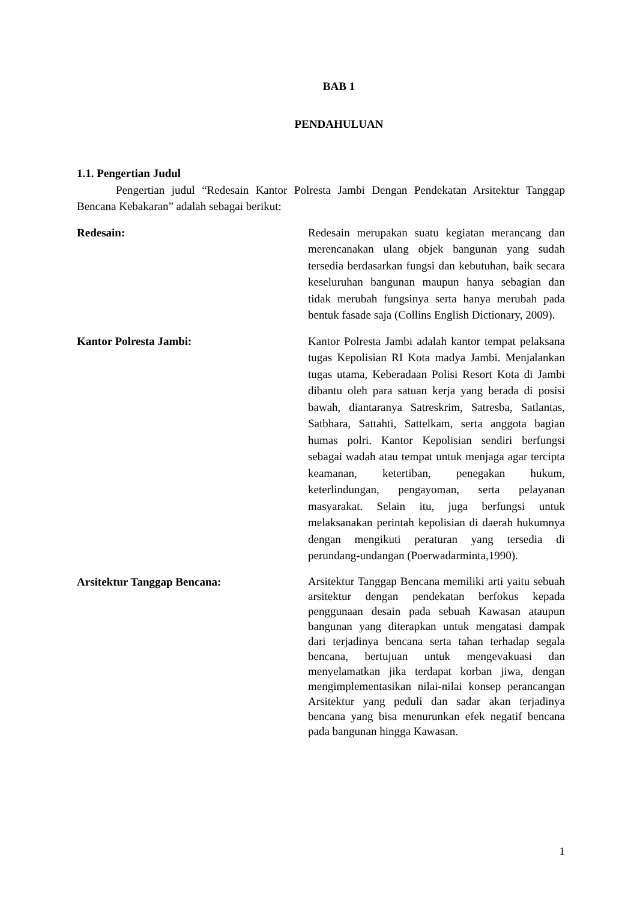BAB 1
PENDAHULUAN
1.1. Pengertian Judul
Pengertian judul “Redesain Kantor Polresta Jambi Dengan Pendekatan Arsitektur Tanggap Bencana Kebakaran” adalah sebagai berikut:
Redesain: Redesain merupakan suatu kegiatan merancang dan merencanakan ulang objek bangunan yang sudah tersedia berdasarkan fungsi dan kebutuhan, baik secara keseluruhan bangunan maupun hanya sebagian dan tidak merubah fungsinya serta hanya merubah pada bentuk fasade saja (Collins English Dictionary, 2009).
Kantor Polresta Jambi: Kantor Polresta Jambi adalah kantor tempat pelaksana tugas Kepolisian RI Kota madya Jambi. Menjalankan tugas utama, Keberadaan Polisi Resort Kota di Jambi dibantu oleh para satuan kerja yang berada di posisi bawah, diantaranya Satreskrim, Satresba, Satlantas, Satbhara, Sattahti, Sattelkam, serta anggota bagian humas polri. Kantor Kepolisian sendiri berfungsi sebagai wadah atau tempat untuk menjaga agar tercipta keamanan, ketertiban, penegakan hukum, keterlindungan, pengayoman, serta pelayanan masyarakat. Selain itu, juga berfungsi untuk melaksanakan perintah kepolisian di daerah hukumnya dengan mengikuti peraturan yang tersedia di perundang-undangan (Poerwadarminta,1990).
Arsitektur Tanggap Bencana:
Arsitektur Tanggap Bencana memiliki arti yaitu sebuah arsitektur dengan pendekatan berfokus kepada penggunaan desain pada sebuah Kawasan ataupun bangunan yang diterapkan untuk mengatasi dampak dari terjadinya bencana serta tahan terhadap segala bencana, bertujuan untuk mengevakuasi dan menyelamatkan jika terdapat korban jiwa, dengan mengimplementasikan nilai-nilai konsep perancangan Arsitektur yang peduli dan sadar akan terjadinya bencana yang bisa menurunkan efek negatif bencana pada bangunan hingga Kawasan.
1